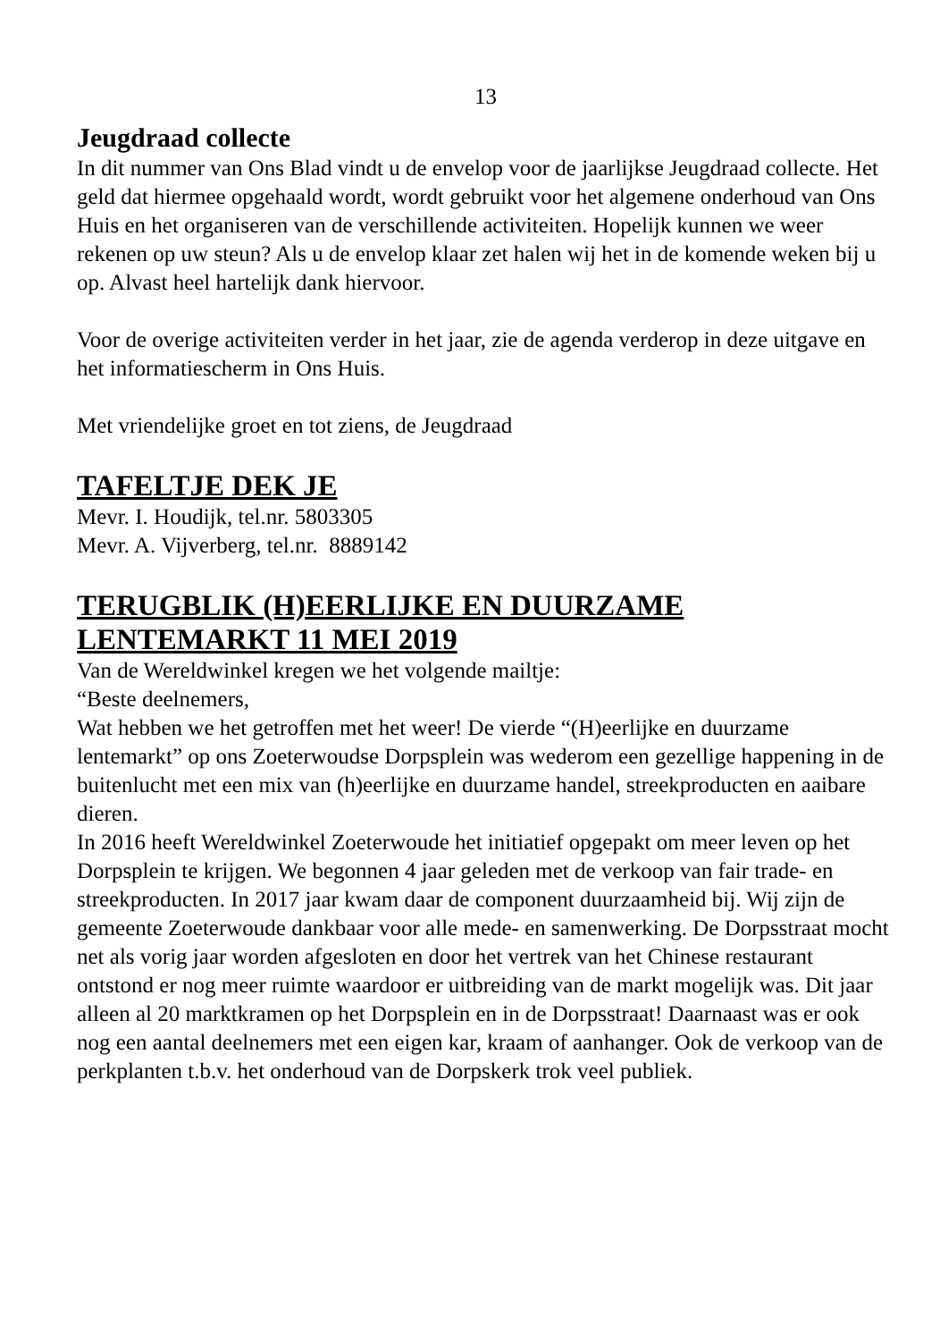13
Jeugdraad collecte
In dit nummer van Ons Blad vindt u de envelop voor de jaarlijkse Jeugdraad collecte. Het geld dat hiermee opgehaald wordt, wordt gebruikt voor het algemene onderhoud van Ons Huis en het organiseren van de verschillende activiteiten. Hopelijk kunnen we weer rekenen op uw steun? Als u de envelop klaar zet halen wij het in de komende weken bij u op. Alvast heel hartelijk dank hiervoor.
Voor de overige activiteiten verder in het jaar, zie de agenda verderop in deze uitgave en het informatiescherm in Ons Huis.
Met vriendelijke groet en tot ziens, de Jeugdraad
TAFELTJE DEK JE
Mevr. I. Houdijk, tel.nr. 5803305
Mevr. A. Vijverberg, tel.nr. 8889142
TERUGBLIK (H)EERLIJKE EN DUURZAME LENTEMARKT 11 MEI 2019
Van de Wereldwinkel kregen we het volgende mailtje:
“Beste deelnemers,
Wat hebben we het getroffen met het weer! De vierde “(H)eerlijke en duurzame lentemarkt” op ons Zoeterwoudse Dorpsplein was wederom een gezellige happening in de buitenlucht met een mix van (h)eerlijke en duurzame handel, streekproducten en aaibare dieren.
In 2016 heeft Wereldwinkel Zoeterwoude het initiatief opgepakt om meer leven op het Dorpsplein te krijgen. We begonnen 4 jaar geleden met de verkoop van fair trade- en streekproducten. In 2017 jaar kwam daar de component duurzaamheid bij. Wij zijn de gemeente Zoeterwoude dankbaar voor alle mede- en samenwerking. De Dorpsstraat mocht net als vorig jaar worden afgesloten en door het vertrek van het Chinese restaurant ontstond er nog meer ruimte waardoor er uitbreiding van de markt mogelijk was. Dit jaar alleen al 20 marktkramen op het Dorpsplein en in de Dorpsstraat! Daarnaast was er ook nog een aantal deelnemers met een eigen kar, kraam of aanhanger. Ook de verkoop van de perkplanten t.b.v. het onderhoud van de Dorpskerk trok veel publiek.